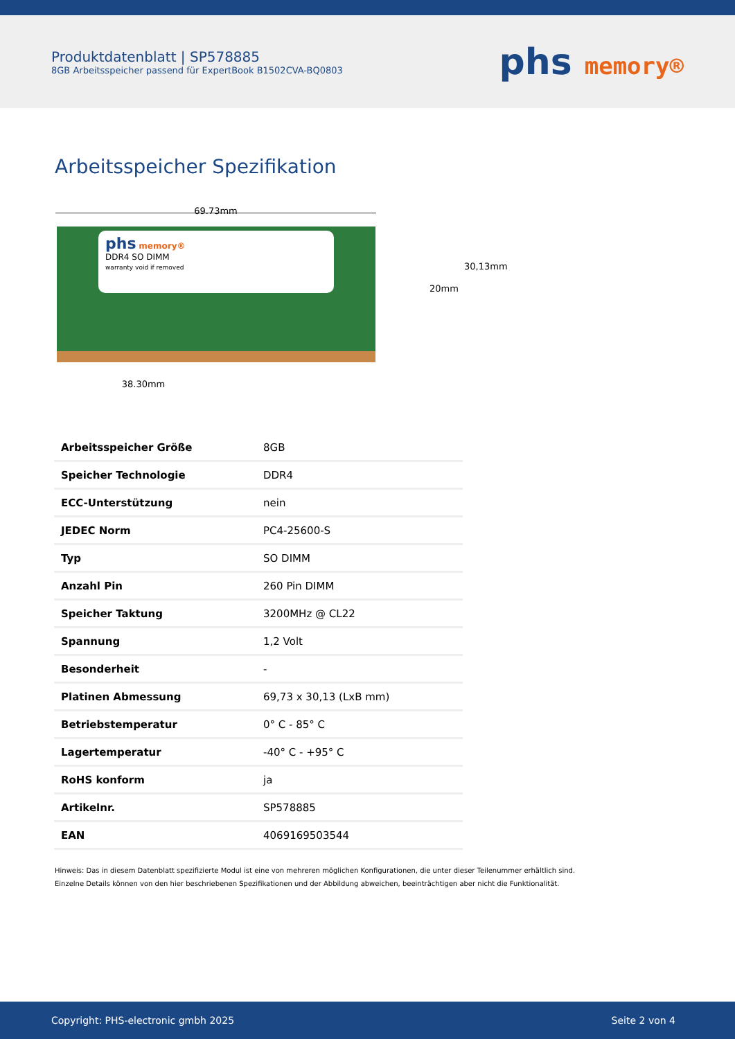Produktdatenblatt | SP578885
8GB Arbeitsspeicher passend für ExpertBook B1502CVA-BQ0803
phs memory®
Arbeitsspeicher Spezifikation
69.73mm
phs memory®
DDR4 SO DIMM
warranty void if removed
20mm
30,13mm
38.30mm
| Arbeitsspeicher Größe | 8GB |
| Speicher Technologie | DDR4 |
| ECC-Unterstützung | nein |
| JEDEC Norm | PC4-25600-S |
| Typ | SO DIMM |
| Anzahl Pin | 260 Pin DIMM |
| Speicher Taktung | 3200MHz @ CL22 |
| Spannung | 1,2 Volt |
| Besonderheit | - |
| Platinen Abmessung | 69,73 x 30,13 (LxB mm) |
| Betriebstemperatur | 0° C - 85° C |
| Lagertemperatur | -40° C - +95° C |
| RoHS konform | ja |
| Artikelnr. | SP578885 |
| EAN | 4069169503544 |
Hinweis: Das in diesem Datenblatt spezifizierte Modul ist eine von mehreren möglichen Konfigurationen, die unter dieser Teilenummer erhältlich sind.
Einzelne Details können von den hier beschriebenen Spezifikationen und der Abbildung abweichen, beeinträchtigen aber nicht die Funktionalität.
Copyright: PHS-electronic gmbh 2025 Seite 2 von 4